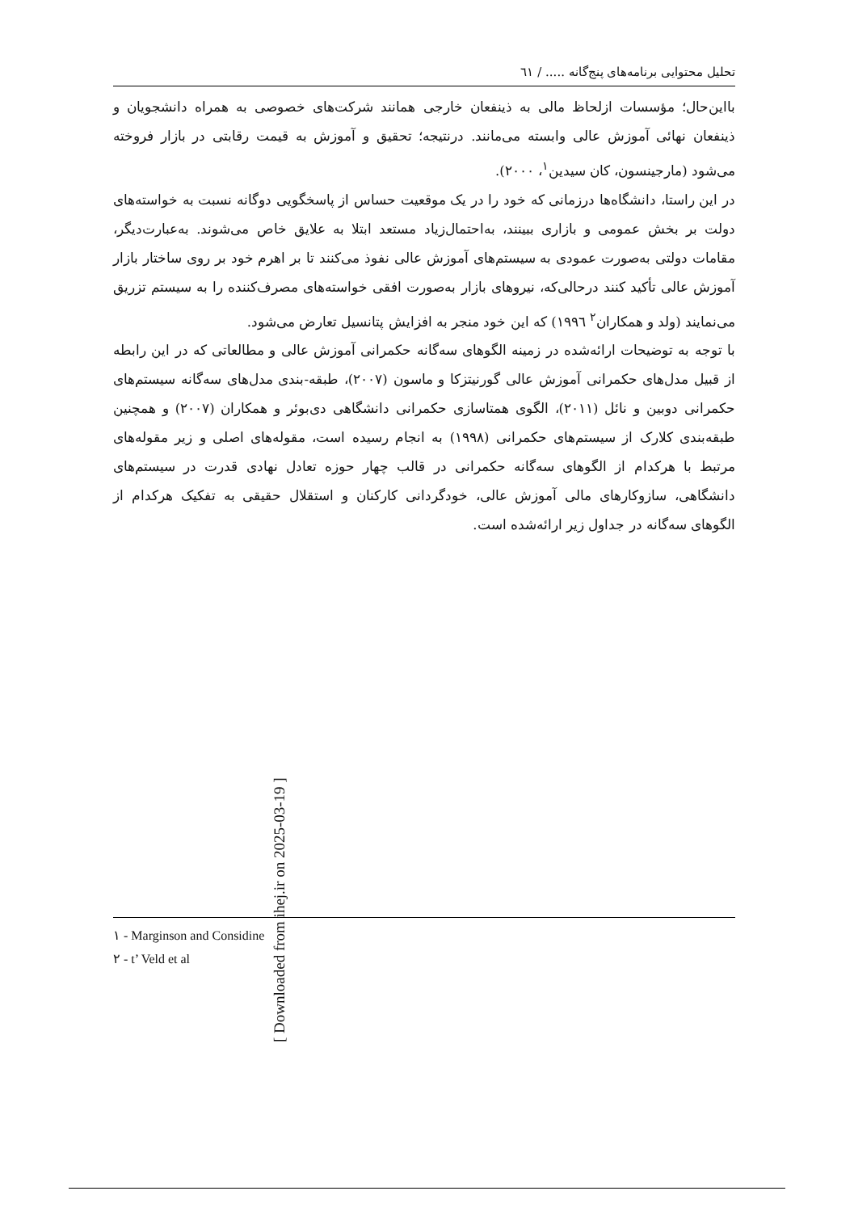[ Downloaded from ihej.ir on 2025-03-19 ]
تحلیل محتوایی برنامه‌های پنج‌گانه ..... / ٦١
بااین‌حال؛ مؤسسات ازلحاظ مالی به ذینفعان خارجی همانند شرکت‌های خصوصی به همراه دانشجویان و ذینفعان نهائی آموزش عالی وابسته می‌مانند. درنتیجه؛ تحقیق و آموزش به قیمت رقابتی در بازار فروخته می‌شود (مارجینسون، کان سیدین<sup>١</sup>، ٢٠٠٠).
در این راستا، دانشگاه‌ها درزمانی که خود را در یک موقعیت حساس از پاسخگویی دوگانه نسبت به خواسته‌های دولت بر بخش عمومی و بازاری ببینند، به‌احتمال‌زیاد مستعد ابتلا به علایق خاص می‌شوند. به‌عبارت‌دیگر، مقامات دولتی به‌صورت عمودی به سیستم‌های آموزش عالی نفوذ می‌کنند تا بر اهرم خود بر روی ساختار بازار آموزش عالی تأکید کنند درحالی‌که، نیروهای بازار به‌صورت افقی خواسته‌های مصرف‌کننده را به سیستم تزریق می‌نمایند (ولد و همکاران<sup>٢</sup> ١٩٩٦) که این خود منجر به افزایش پتانسیل تعارض می‌شود.
با توجه به توضیحات ارائه‌شده در زمینه الگوهای سه‌گانه حکمرانی آموزش عالی و مطالعاتی که در این رابطه از قبیل مدل‌های حکمرانی آموزش عالی گورنیتزکا و ماسون (٢٠٠٧)، طبقه‌-بندی مدل‌های سه‌گانه سیستم‌های حکمرانی دوبین و نائل (٢٠١١)، الگوی همتاسازی حکمرانی دانشگاهی دی‌بوئر و همکاران (٢٠٠٧) و همچنین طبقه‌بندی کلارک از سیستم‌های حکمرانی (١٩٩٨) به انجام رسیده است، مقوله‌های اصلی و زیر مقوله‌های مرتبط با هرکدام از الگوهای سه‌گانه حکمرانی در قالب چهار حوزه تعادل نهادی قدرت در سیستم‌های دانشگاهی، سازوکارهای مالی آموزش عالی، خودگردانی کارکنان و استقلال حقیقی به تفکیک هرکدام از الگوهای سه‌گانه در جداول زیر ارائه‌شده است.
١ - Marginson and Considine
٢ - t’ Veld et al